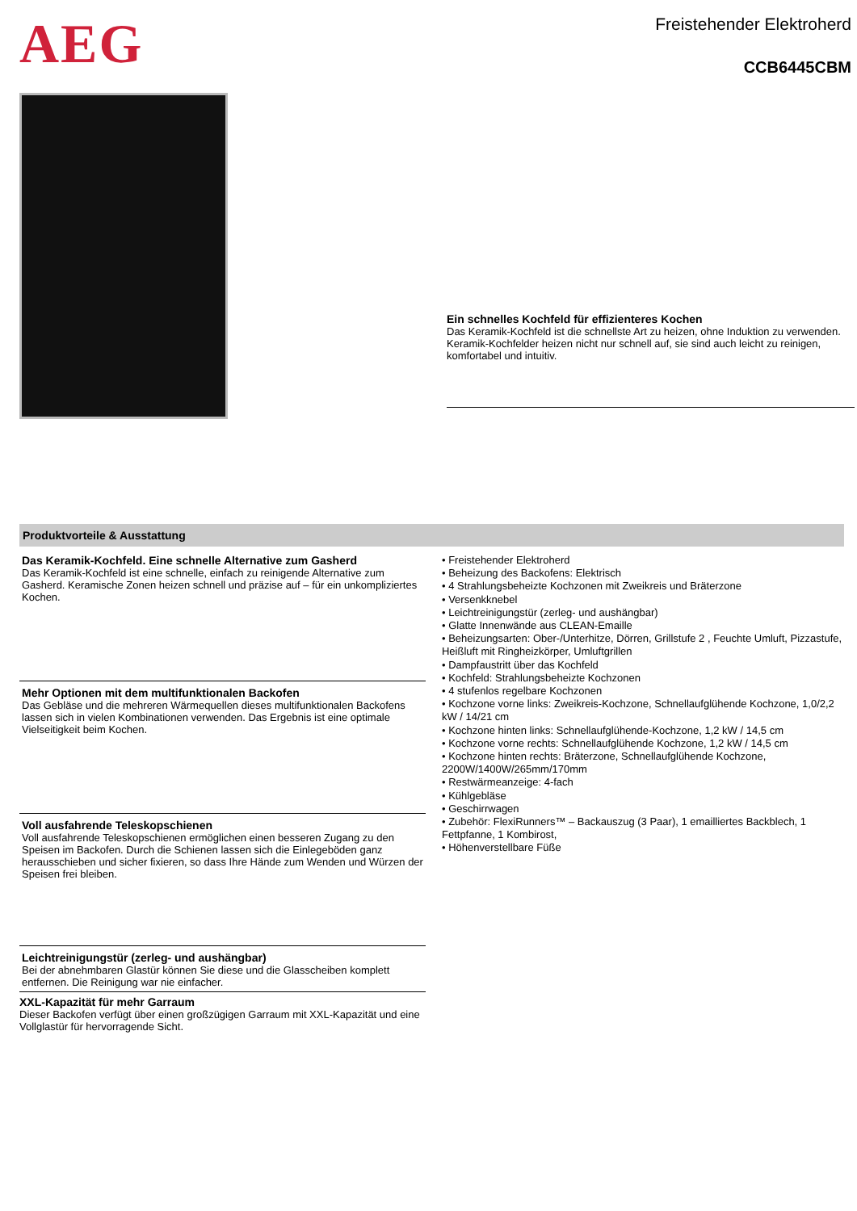AEG
Freistehender Elektroherd
CCB6445CBM
Ein schnelles Kochfeld für effizienteres Kochen
Das Keramik-Kochfeld ist die schnellste Art zu heizen, ohne Induktion zu verwenden. Keramik-Kochfelder heizen nicht nur schnell auf, sie sind auch leicht zu reinigen, komfortabel und intuitiv.
Produktvorteile & Ausstattung
Das Keramik-Kochfeld. Eine schnelle Alternative zum Gasherd
Das Keramik-Kochfeld ist eine schnelle, einfach zu reinigende Alternative zum Gasherd. Keramische Zonen heizen schnell und präzise auf – für ein unkompliziertes Kochen.
Mehr Optionen mit dem multifunktionalen Backofen
Das Gebläse und die mehreren Wärmequellen dieses multifunktionalen Backofens lassen sich in vielen Kombinationen verwenden. Das Ergebnis ist eine optimale Vielseitigkeit beim Kochen.
Voll ausfahrende Teleskopschienen
Voll ausfahrende Teleskopschienen ermöglichen einen besseren Zugang zu den Speisen im Backofen. Durch die Schienen lassen sich die Einlegeböden ganz herausschieben und sicher fixieren, so dass Ihre Hände zum Wenden und Würzen der Speisen frei bleiben.
Leichtreinigungstür (zerleg- und aushängbar)
Bei der abnehmbaren Glastür können Sie diese und die Glasscheiben komplett entfernen. Die Reinigung war nie einfacher.
XXL-Kapazität für mehr Garraum
Dieser Backofen verfügt über einen großzügigen Garraum mit XXL-Kapazität und eine Vollglastür für hervorragende Sicht.
• Freistehender Elektroherd
• Beheizung des Backofens: Elektrisch
• 4 Strahlungsbeheizte Kochzonen mit Zweikreis und Bräterzone
• Versenkknebel
• Leichtreinigungstür (zerleg- und aushängbar)
• Glatte Innenwände aus CLEAN-Emaille
• Beheizungsarten: Ober-/Unterhitze, Dörren, Grillstufe 2 , Feuchte Umluft, Pizzastufe, Heißluft mit Ringheizkörper, Umluftgrillen
• Dampfaustritt über das Kochfeld
• Kochfeld: Strahlungsbeheizte Kochzonen
• 4 stufenlos regelbare Kochzonen
• Kochzone vorne links: Zweikreis-Kochzone, Schnellaufglühende Kochzone, 1,0/2,2 kW / 14/21 cm
• Kochzone hinten links: Schnellaufglühende-Kochzone, 1,2 kW / 14,5 cm
• Kochzone vorne rechts: Schnellaufglühende Kochzone, 1,2 kW / 14,5 cm
• Kochzone hinten rechts: Bräterzone, Schnellaufglühende Kochzone, 2200W/1400W/265mm/170mm
• Restwärmeanzeige: 4-fach
• Kühlgebläse
• Geschirrwagen
• Zubehör: FlexiRunners™ – Backauszug (3 Paar), 1 emailliertes Backblech, 1 Fettpfanne, 1 Kombirost,
• Höhenverstellbare Füße